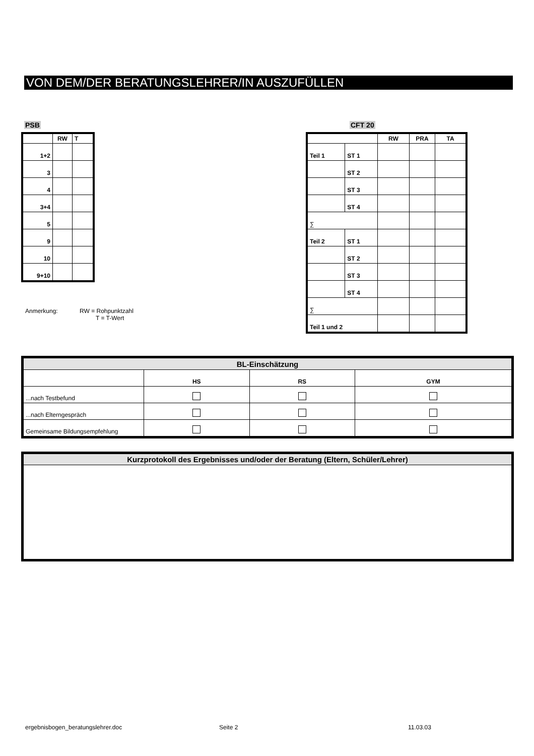VON DEM/DER BERATUNGSLEHRER/IN AUSZUFÜLLEN
PSB
| | RW | T |
| --- | --- | --- |
| 1+2 | | |
| 3 | | |
| 4 | | |
| 3+4 | | |
| 5 | | |
| 9 | | |
| 10 | | |
| 9+10 | | |
CFT 20
| | | RW | PRA | TA |
| --- | --- | --- | --- | --- |
| Teil 1 | ST 1 | | | |
| | ST 2 | | | |
| | ST 3 | | | |
| | ST 4 | | | |
| ∑ | | | | |
| Teil 2 | ST 1 | | | |
| | ST 2 | | | |
| | ST 3 | | | |
| | ST 4 | | | |
| ∑ | | | | |
| Teil 1 und 2 | | | | |
Anmerkung: RW = Rohpunktzahl
T = T-Wert
| BL-Einschätzung | | | |
| | HS | RS | GYM |
| ...nach Testbefund | | | |
| ...nach Elterngespräch | | | |
| Gemeinsame Bildungsempfehlung | | | |
Kurzprotokoll des Ergebnisses und/oder der Beratung (Eltern, Schüler/Lehrer)
ergebnisbogen_beratungslehrer.doc
Seite 2 11.03.03